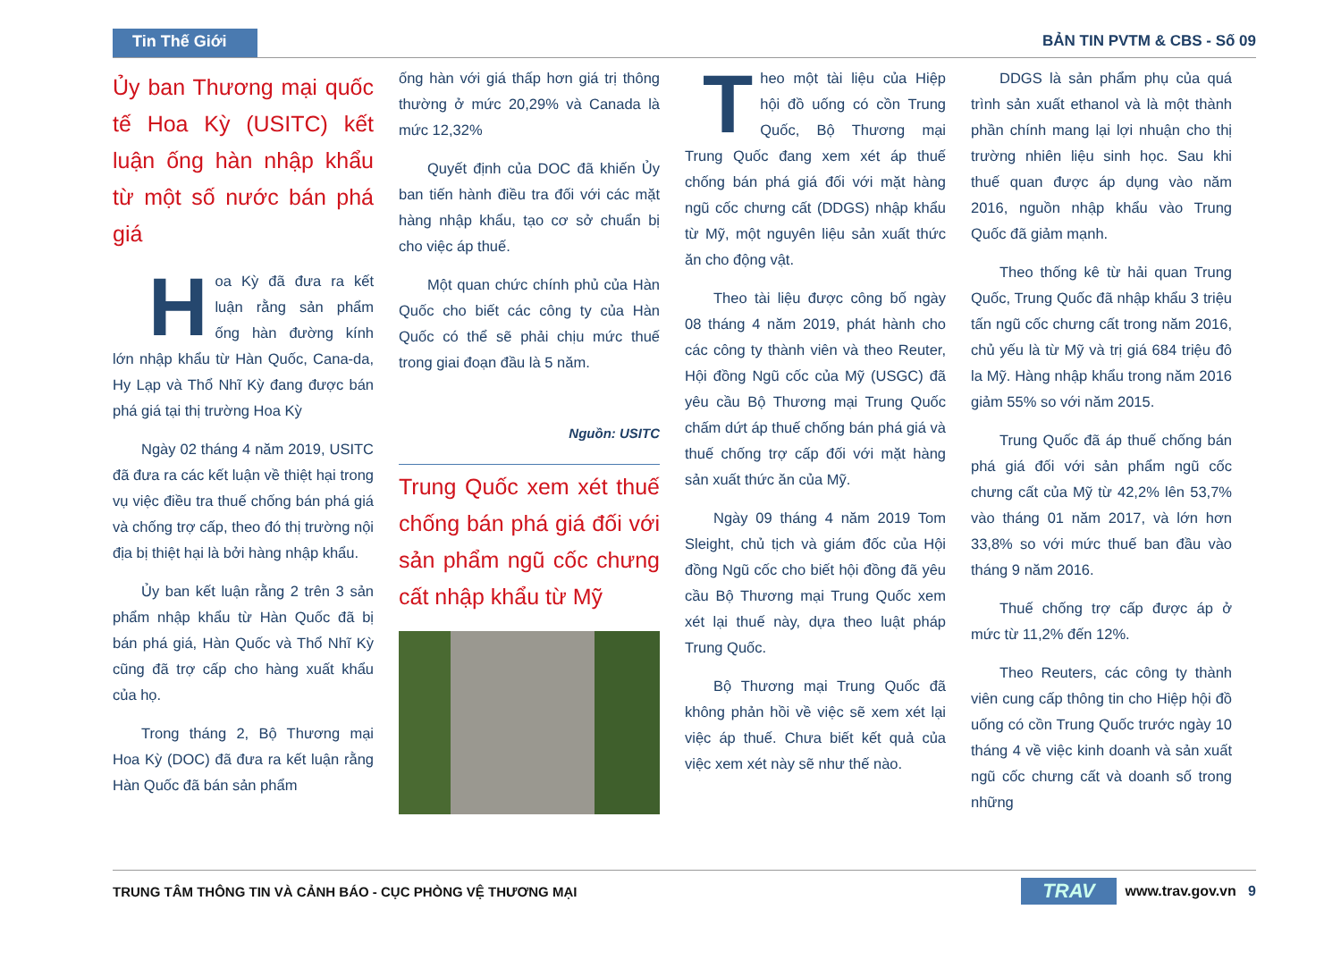Tin Thế Giới
BẢN TIN PVTM & CBS - Số 09
Ủy ban Thương mại quốc tế Hoa Kỳ (USITC) kết luận ống hàn nhập khẩu từ một số nước bán phá giá
Hoa Kỳ đã đưa ra kết luận rằng sản phẩm ống hàn đường kính lớn nhập khẩu từ Hàn Quốc, Cana-da, Hy Lạp và Thổ Nhĩ Kỳ đang được bán phá giá tại thị trường Hoa Kỳ
Ngày 02 tháng 4 năm 2019, USITC đã đưa ra các kết luận về thiệt hại trong vụ việc điều tra thuế chống bán phá giá và chống trợ cấp, theo đó thị trường nội địa bị thiệt hại là bởi hàng nhập khẩu.
Ủy ban kết luận rằng 2 trên 3 sản phẩm nhập khẩu từ Hàn Quốc đã bị bán phá giá, Hàn Quốc và Thổ Nhĩ Kỳ cũng đã trợ cấp cho hàng xuất khẩu của họ.
Trong tháng 2, Bộ Thương mại Hoa Kỳ (DOC) đã đưa ra kết luận rằng Hàn Quốc đã bán sản phẩm
ống hàn với giá thấp hơn giá trị thông thường ở mức 20,29% và Canada là mức 12,32%
Quyết định của DOC đã khiến Ủy ban tiến hành điều tra đối với các mặt hàng nhập khẩu, tạo cơ sở chuẩn bị cho việc áp thuế.
Một quan chức chính phủ của Hàn Quốc cho biết các công ty của Hàn Quốc có thể sẽ phải chịu mức thuế trong giai đoạn đầu là 5 năm.
Nguồn: USITC
Trung Quốc xem xét thuế chống bán phá giá đối với sản phẩm ngũ cốc chưng cất nhập khẩu từ Mỹ
Theo một tài liệu của Hiệp hội đồ uống có cồn Trung Quốc, Bộ Thương mại Trung Quốc đang xem xét áp thuế chống bán phá giá đối với mặt hàng ngũ cốc chưng cất (DDGS) nhập khẩu từ Mỹ, một nguyên liệu sản xuất thức ăn cho động vật.
Theo tài liệu được công bố ngày 08 tháng 4 năm 2019, phát hành cho các công ty thành viên và theo Reuter, Hội đồng Ngũ cốc của Mỹ (USGC) đã yêu cầu Bộ Thương mại Trung Quốc chấm dứt áp thuế chống bán phá giá và thuế chống trợ cấp đối với mặt hàng sản xuất thức ăn của Mỹ.
Ngày 09 tháng 4 năm 2019 Tom Sleight, chủ tịch và giám đốc của Hội đồng Ngũ cốc cho biết hội đồng đã yêu cầu Bộ Thương mại Trung Quốc xem xét lại thuế này, dựa theo luật pháp Trung Quốc.
Bộ Thương mại Trung Quốc đã không phản hồi về việc sẽ xem xét lại việc áp thuế. Chưa biết kết quả của việc xem xét này sẽ như thế nào.
DDGS là sản phẩm phụ của quá trình sản xuất ethanol và là một thành phần chính mang lại lợi nhuận cho thị trường nhiên liệu sinh học. Sau khi thuế quan được áp dụng vào năm 2016, nguồn nhập khẩu vào Trung Quốc đã giảm mạnh.
Theo thống kê từ hải quan Trung Quốc, Trung Quốc đã nhập khẩu 3 triệu tấn ngũ cốc chưng cất trong năm 2016, chủ yếu là từ Mỹ và trị giá 684 triệu đô la Mỹ. Hàng nhập khẩu trong năm 2016 giảm 55% so với năm 2015.
Trung Quốc đã áp thuế chống bán phá giá đối với sản phẩm ngũ cốc chưng cất của Mỹ từ 42,2% lên 53,7% vào tháng 01 năm 2017, và lớn hơn 33,8% so với mức thuế ban đầu vào tháng 9 năm 2016.
Thuế chống trợ cấp được áp ở mức từ 11,2% đến 12%.
Theo Reuters, các công ty thành viên cung cấp thông tin cho Hiệp hội đồ uống có cồn Trung Quốc trước ngày 10 tháng 4 về việc kinh doanh và sản xuất ngũ cốc chưng cất và doanh số trong những
TRUNG TÂM THÔNG TIN VÀ CẢNH BÁO - CỤC PHÒNG VỆ THƯƠNG MẠI
TRAV www.trav.gov.vn 9